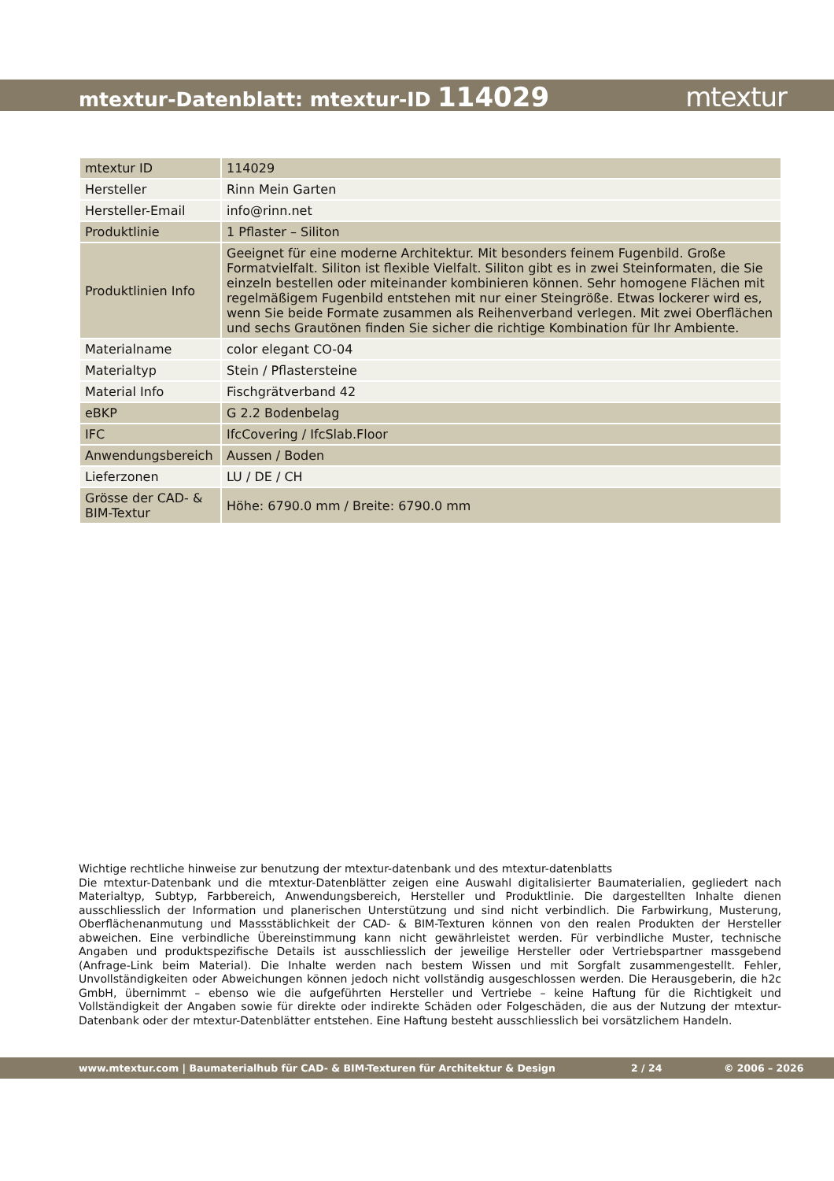mtextur-Datenblatt: mtextur-ID 114029 mtextur
| mtextur ID | 114029 |
| Hersteller | Rinn Mein Garten |
| Hersteller-Email | info@rinn.net |
| Produktlinie | 1 Pflaster – Siliton |
| Produktlinien Info | Geeignet für eine moderne Architektur. Mit besonders feinem Fugenbild. Große Formatvielfalt. Siliton ist flexible Vielfalt. Siliton gibt es in zwei Steinformaten, die Sie einzeln bestellen oder miteinander kombinieren können. Sehr homogene Flächen mit regelmäßigem Fugenbild entstehen mit nur einer Steingröße. Etwas lockerer wird es, wenn Sie beide Formate zusammen als Reihenverband verlegen. Mit zwei Oberflächen und sechs Grautönen finden Sie sicher die richtige Kombination für Ihr Ambiente. |
| Materialname | color elegant CO-04 |
| Materialtyp | Stein / Pflastersteine |
| Material Info | Fischgrätverband 42 |
| eBKP | G 2.2 Bodenbelag |
| IFC | IfcCovering / IfcSlab.Floor |
| Anwendungsbereich | Aussen / Boden |
| Lieferzonen | LU / DE / CH |
| Grösse der CAD- & BIM-Textur | Höhe: 6790.0 mm / Breite: 6790.0 mm |
Wichtige rechtliche hinweise zur benutzung der mtextur-datenbank und des mtextur-datenblatts
Die mtextur-Datenbank und die mtextur-Datenblätter zeigen eine Auswahl digitalisierter Baumaterialien, gegliedert nach Materialtyp, Subtyp, Farbbereich, Anwendungsbereich, Hersteller und Produktlinie. Die dargestellten Inhalte dienen ausschliesslich der Information und planerischen Unterstützung und sind nicht verbindlich. Die Farbwirkung, Musterung, Oberflächenanmutung und Massstäblichkeit der CAD- & BIM-Texturen können von den realen Produkten der Hersteller abweichen. Eine verbindliche Übereinstimmung kann nicht gewährleistet werden. Für verbindliche Muster, technische Angaben und produktspezifische Details ist ausschliesslich der jeweilige Hersteller oder Vertriebspartner massgebend (Anfrage-Link beim Material). Die Inhalte werden nach bestem Wissen und mit Sorgfalt zusammengestellt. Fehler, Unvollständigkeiten oder Abweichungen können jedoch nicht vollständig ausgeschlossen werden. Die Herausgeberin, die h2c GmbH, übernimmt – ebenso wie die aufgeführten Hersteller und Vertriebe – keine Haftung für die Richtigkeit und Vollständigkeit der Angaben sowie für direkte oder indirekte Schäden oder Folgeschäden, die aus der Nutzung der mtextur-Datenbank oder der mtextur-Datenblätter entstehen. Eine Haftung besteht ausschliesslich bei vorsätzlichem Handeln.
www.mtextur.com | Baumaterialhub für CAD- & BIM-Texturen für Architektur & Design 2 / 24 © 2006 – 2026